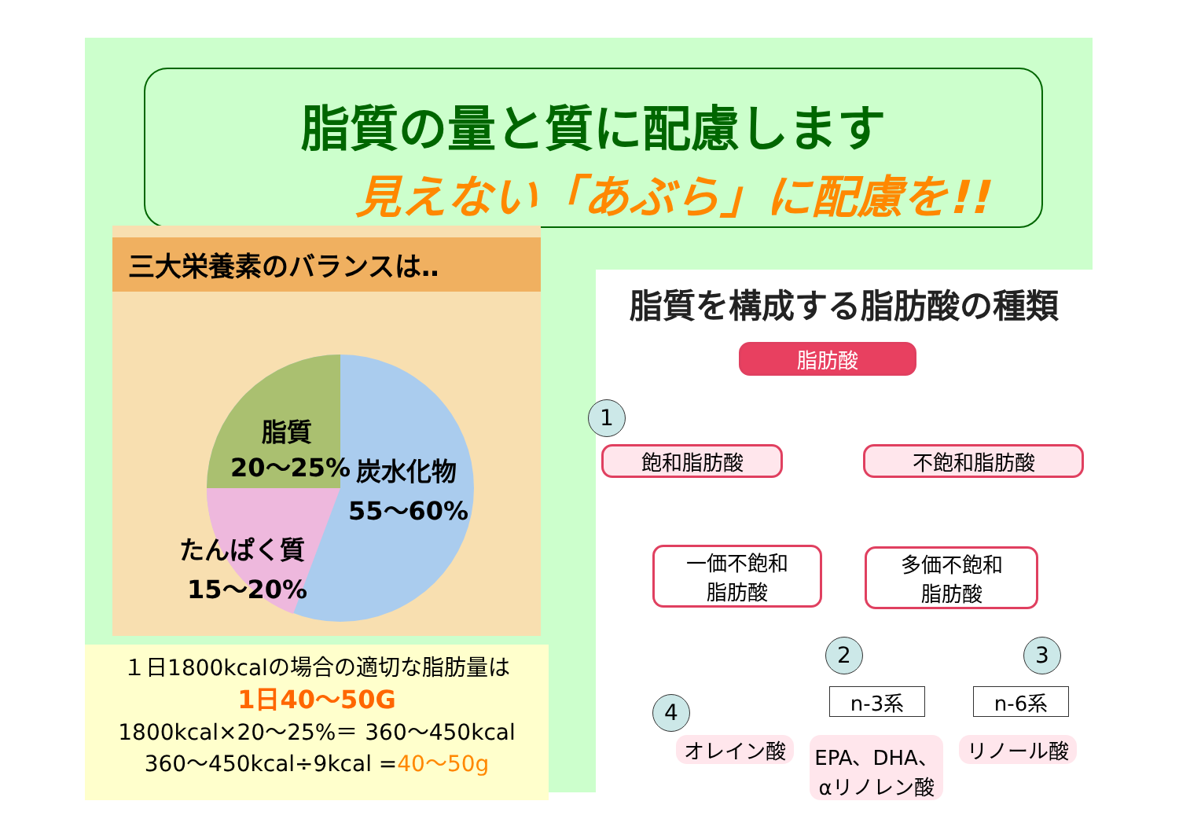脂質の量と質に配慮します
見えない「あぶら」に配慮を!!
三大栄養素のバランスは‥
脂質
20～25%
炭水化物
55～60%
たんぱく質
15～20%
１日1800kcalの場合の適切な脂肪量は
1日40～50G
1800kcal×20～25%＝ 360～450kcal
360～450kcal÷9kcal =40～50g
脂質を構成する脂肪酸の種類
脂肪酸
1
飽和脂肪酸 不飽和脂肪酸
一価不飽和
脂肪酸
多価不飽和
脂肪酸
2 3
4 n-3系 n-6系
オレイン酸
EPA、DHA、
αリノレン酸
リノール酸